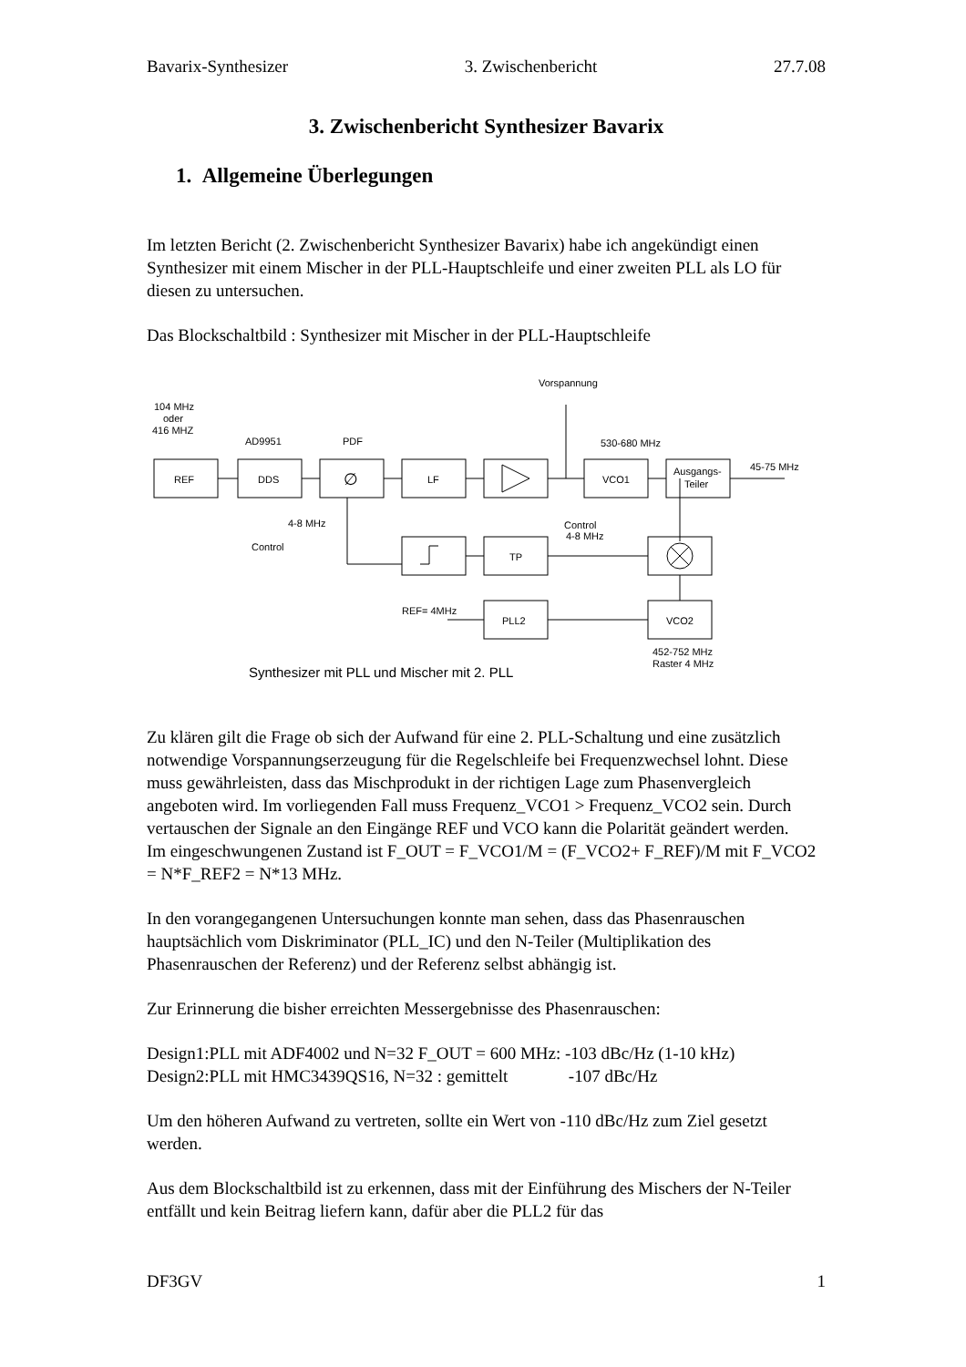Bavarix-Synthesizer 3. Zwischenbericht 27.7.08
3. Zwischenbericht Synthesizer Bavarix
1. Allgemeine Überlegungen
Im letzten Bericht (2. Zwischenbericht Synthesizer Bavarix) habe ich angekündigt einen Synthesizer mit einem Mischer in der PLL-Hauptschleife und einer zweiten PLL als LO für diesen zu untersuchen.
Das Blockschaltbild : Synthesizer mit Mischer in der PLL-Hauptschleife
Vorspannung
104 MHz
oder
416 MHZ
AD9951
PDF
530-680 MHz
REF
DDS
∅
LF
VCO1
Ausgangs-
Teiler
45-75 MHz
4-8 MHz
Control
Control
TP
4-8 MHz
REF= 4MHz
PLL2
VCO2
452-752 MHz
Raster 4 MHz
Synthesizer mit PLL und Mischer mit 2. PLL
Zu klären gilt die Frage ob sich der Aufwand für eine 2. PLL-Schaltung und eine zusätzlich notwendige Vorspannungserzeugung für die Regelschleife bei Frequenzwechsel lohnt. Diese muss gewährleisten, dass das Mischprodukt in der richtigen Lage zum Phasenvergleich angeboten wird. Im vorliegenden Fall muss Frequenz_VCO1 > Frequenz_VCO2 sein. Durch vertauschen der Signale an den Eingänge REF und VCO kann die Polarität geändert werden.
Im eingeschwungenen Zustand ist F_OUT = F_VCO1/M = (F_VCO2+ F_REF)/M mit F_VCO2 = N*F_REF2 = N*13 MHz.
In den vorangegangenen Untersuchungen konnte man sehen, dass das Phasenrauschen hauptsächlich vom Diskriminator (PLL_IC) und den N-Teiler (Multiplikation des Phasenrauschen der Referenz) und der Referenz selbst abhängig ist.
Zur Erinnerung die bisher erreichten Messergebnisse des Phasenrauschen:
Design1:PLL mit ADF4002 und N=32 F_OUT = 600 MHz: -103 dBc/Hz (1-10 kHz)
Design2:PLL mit HMC3439QS16, N=32 : gemittelt -107 dBc/Hz
Um den höheren Aufwand zu vertreten, sollte ein Wert von -110 dBc/Hz zum Ziel gesetzt werden.
Aus dem Blockschaltbild ist zu erkennen, dass mit der Einführung des Mischers der N-Teiler entfällt und kein Beitrag liefern kann, dafür aber die PLL2 für das
DF3GV 1